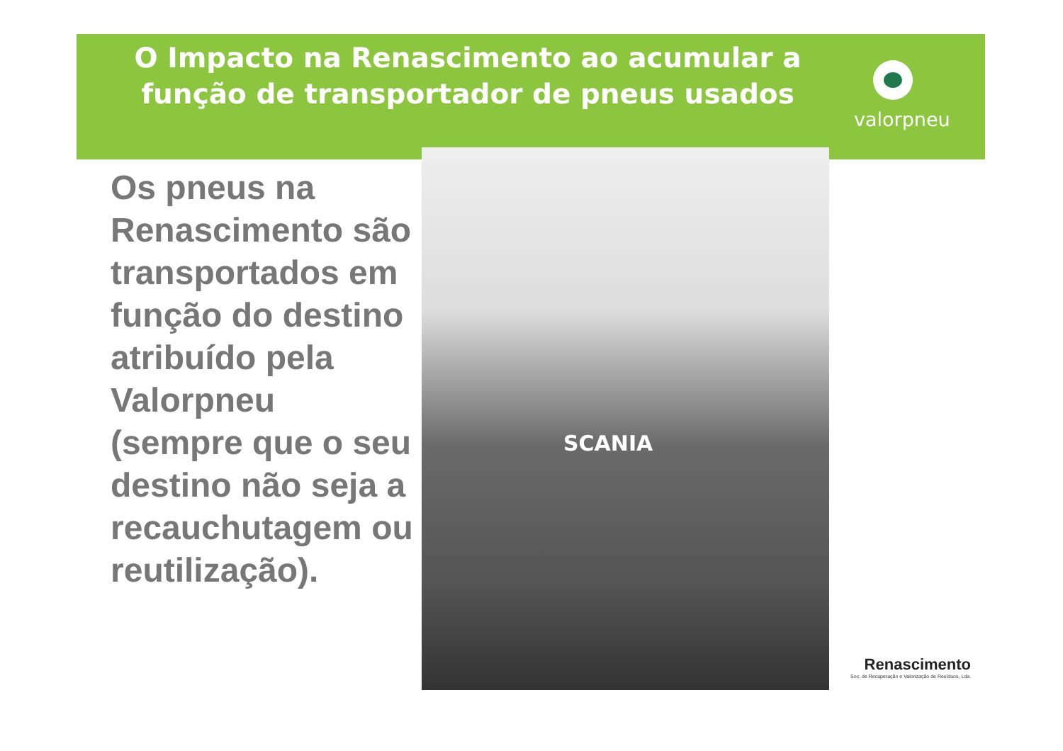O Impacto na Renascimento ao acumular a função de transportador de pneus usados
valorpneu
Os pneus na Renascimento são transportados em função do destino atribuído pela Valorpneu (sempre que o seu destino não seja a recauchutagem ou reutilização).
SCANIA
Renascimento
Soc. de Recuperação e Valorização de Resíduos, Lda.